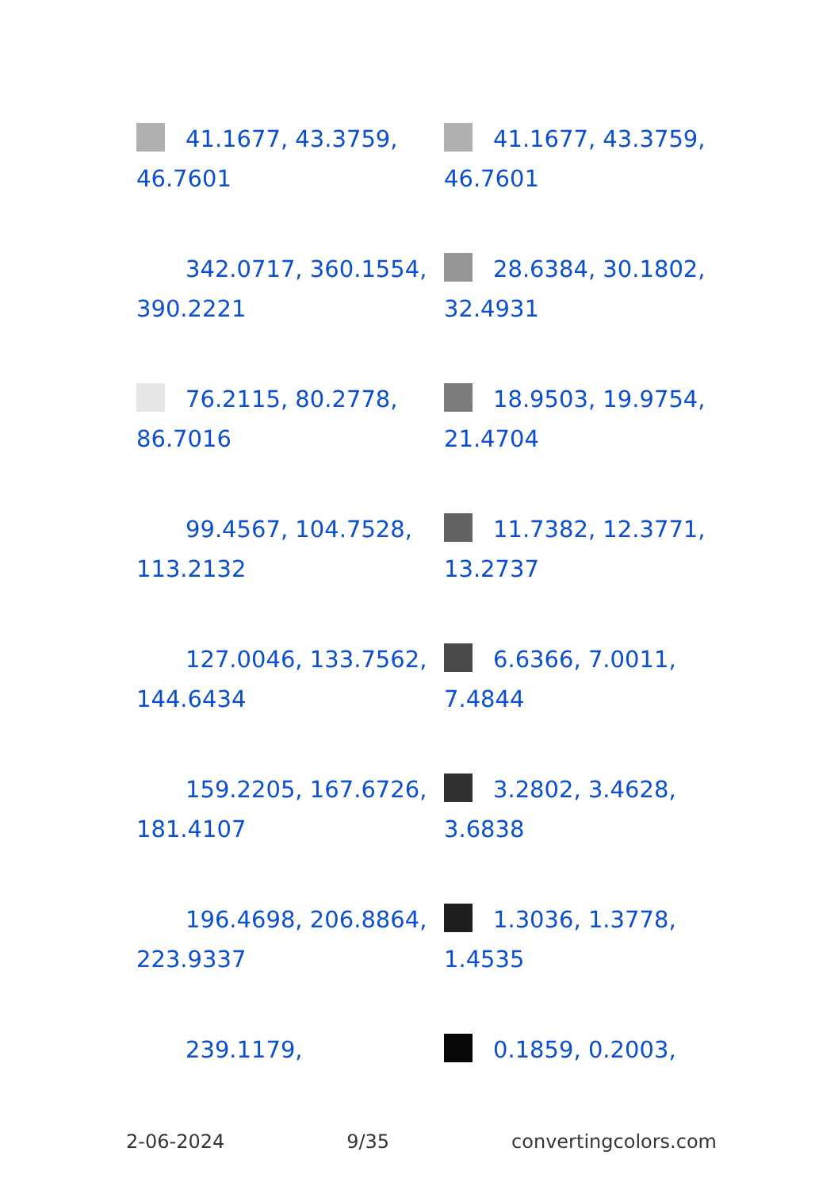41.1677, 43.3759, 46.7601
41.1677, 43.3759, 46.7601
342.0717, 360.1554, 390.2221
28.6384, 30.1802, 32.4931
76.2115, 80.2778, 86.7016
18.9503, 19.9754, 21.4704
99.4567, 104.7528, 113.2132
11.7382, 12.3771, 13.2737
127.0046, 133.7562, 144.6434
6.6366, 7.0011, 7.4844
159.2205, 167.6726, 181.4107
3.2802, 3.4628, 3.6838
196.4698, 206.8864, 223.9337
1.3036, 1.3778, 1.4535
239.1179,
0.1859, 0.2003,
2-06-2024 9/35 convertingcolors.com